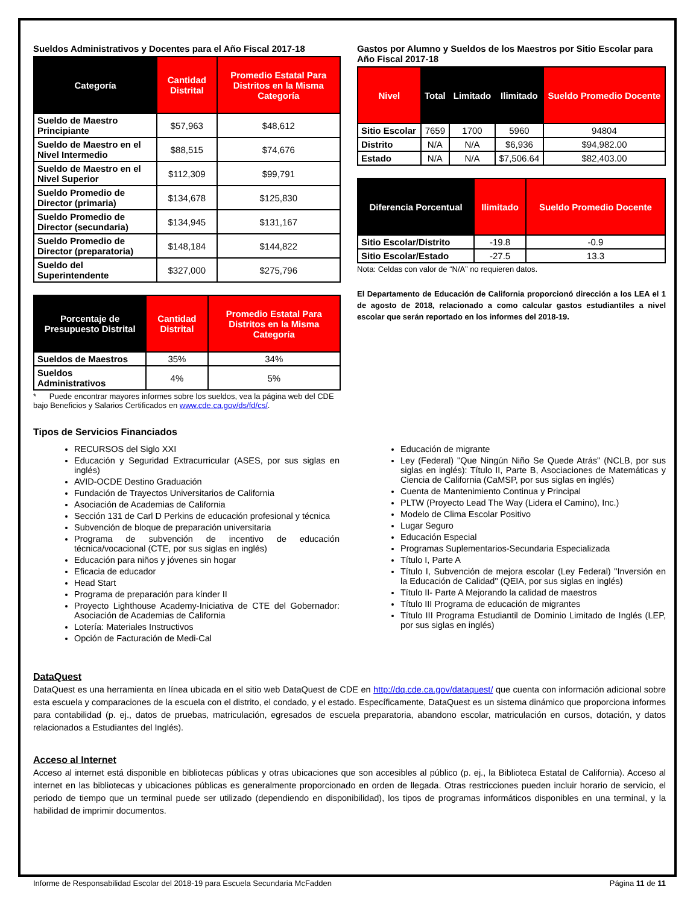Sueldos Administrativos y Docentes para el Año Fiscal 2017-18
| Categoría | Cantidad Distrital | Promedio Estatal Para Distritos en la Misma Categoría |
| --- | --- | --- |
| Sueldo de Maestro Principiante | $57,963 | $48,612 |
| Sueldo de Maestro en el Nivel Intermedio | $88,515 | $74,676 |
| Sueldo de Maestro en el Nivel Superior | $112,309 | $99,791 |
| Sueldo Promedio de Director (primaria) | $134,678 | $125,830 |
| Sueldo Promedio de Director (secundaria) | $134,945 | $131,167 |
| Sueldo Promedio de Director (preparatoria) | $148,184 | $144,822 |
| Sueldo del Superintendente | $327,000 | $275,796 |
| Porcentaje de Presupuesto Distrital | Cantidad Distrital | Promedio Estatal Para Distritos en la Misma Categoría |
| --- | --- | --- |
| Sueldos de Maestros | 35% | 34% |
| Sueldos Administrativos | 4% | 5% |
* Puede encontrar mayores informes sobre los sueldos, vea la página web del CDE bajo Beneficios y Salarios Certificados en www.cde.ca.gov/ds/fd/cs/.
Gastos por Alumno y Sueldos de los Maestros por Sitio Escolar para Año Fiscal 2017-18
| Nivel | Total | Limitado | Ilimitado | Sueldo Promedio Docente |
| --- | --- | --- | --- | --- |
| Sitio Escolar | 7659 | 1700 | 5960 | 94804 |
| Distrito | N/A | N/A | $6,936 | $94,982.00 |
| Estado | N/A | N/A | $7,506.64 | $82,403.00 |
| Diferencia Porcentual | Ilimitado | Sueldo Promedio Docente |
| --- | --- | --- |
| Sitio Escolar/Distrito | -19.8 | -0.9 |
| Sitio Escolar/Estado | -27.5 | 13.3 |
Nota: Celdas con valor de “N/A” no requieren datos.
El Departamento de Educación de California proporcionó dirección a los LEA el 1 de agosto de 2018, relacionado a como calcular gastos estudiantiles a nivel escolar que serán reportado en los informes del 2018-19.
Tipos de Servicios Financiados
RECURSOS del Siglo XXI
Educación y Seguridad Extracurricular (ASES, por sus siglas en inglés)
AVID-OCDE Destino Graduación
Fundación de Trayectos Universitarios de California
Asociación de Academias de California
Sección 131 de Carl D Perkins de educación profesional y técnica
Subvención de bloque de preparación universitaria
Programa de subvención de incentivo de educación técnica/vocacional (CTE, por sus siglas en inglés)
Educación para niños y jóvenes sin hogar
Eficacia de educador
Head Start
Programa de preparación para kínder II
Proyecto Lighthouse Academy-Iniciativa de CTE del Gobernador: Asociación de Academias de California
Lotería: Materiales Instructivos
Opción de Facturación de Medi-Cal
Educación de migrante
Ley (Federal) "Que Ningún Niño Se Quede Atrás" (NCLB, por sus siglas en inglés): Título II, Parte B, Asociaciones de Matemáticas y Ciencia de California (CaMSP, por sus siglas en inglés)
Cuenta de Mantenimiento Continua y Principal
PLTW (Proyecto Lead The Way (Lidera el Camino), Inc.)
Modelo de Clima Escolar Positivo
Lugar Seguro
Educación Especial
Programas Suplementarios-Secundaria Especializada
Título I, Parte A
Título I, Subvención de mejora escolar (Ley Federal) "Inversión en la Educación de Calidad" (QEIA, por sus siglas en inglés)
Título II- Parte A Mejorando la calidad de maestros
Título III Programa de educación de migrantes
Título III Programa Estudiantil de Dominio Limitado de Inglés (LEP, por sus siglas en inglés)
DataQuest
DataQuest es una herramienta en línea ubicada en el sitio web DataQuest de CDE en http://dq.cde.ca.gov/dataquest/ que cuenta con información adicional sobre esta escuela y comparaciones de la escuela con el distrito, el condado, y el estado. Específicamente, DataQuest es un sistema dinámico que proporciona informes para contabilidad (p. ej., datos de pruebas, matriculación, egresados de escuela preparatoria, abandono escolar, matriculación en cursos, dotación, y datos relacionados a Estudiantes del Inglés).
Acceso al Internet
Acceso al internet está disponible en bibliotecas públicas y otras ubicaciones que son accesibles al público (p. ej., la Biblioteca Estatal de California). Acceso al internet en las bibliotecas y ubicaciones públicas es generalmente proporcionado en orden de llegada. Otras restricciones pueden incluir horario de servicio, el periodo de tiempo que un terminal puede ser utilizado (dependiendo en disponibilidad), los tipos de programas informáticos disponibles en una terminal, y la habilidad de imprimir documentos.
Informe de Responsabilidad Escolar del 2018-19 para Escuela Secundaria McFadden Página 11 de 11